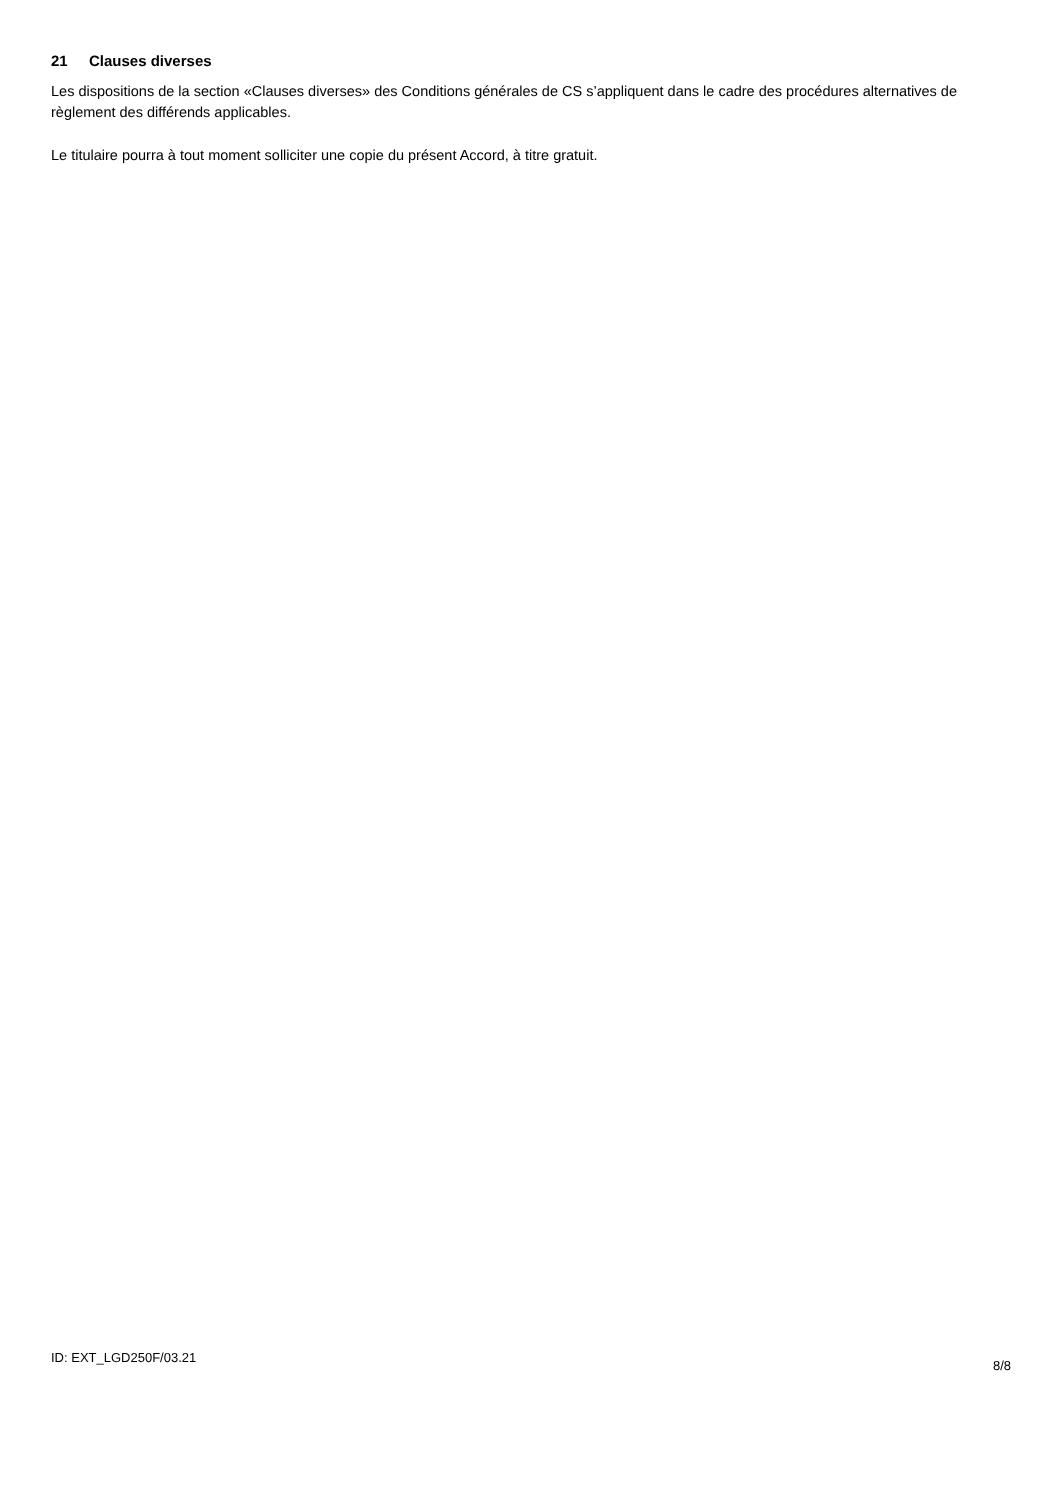21 Clauses diverses
Les dispositions de la section «Clauses diverses» des Conditions générales de CS s’appliquent dans le cadre des procédures alternatives de règlement des différends applicables.
Le titulaire pourra à tout moment solliciter une copie du présent Accord, à titre gratuit.
ID: EXT_LGD250F/03.21
8/8